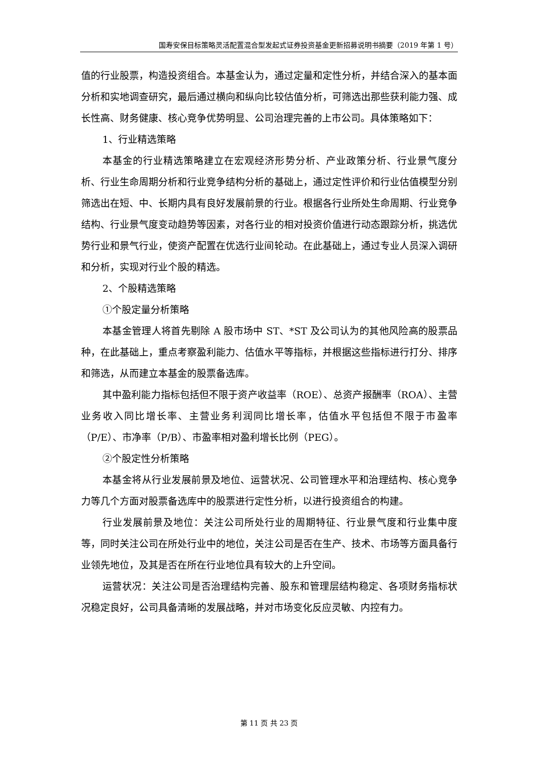国寿安保目标策略灵活配置混合型发起式证券投资基金更新招募说明书摘要（2019 年第 1 号）
值的行业股票，构造投资组合。本基金认为，通过定量和定性分析，并结合深入的基本面分析和实地调查研究，最后通过横向和纵向比较估值分析，可筛选出那些获利能力强、成长性高、财务健康、核心竞争优势明显、公司治理完善的上市公司。具体策略如下：
1、行业精选策略
本基金的行业精选策略建立在宏观经济形势分析、产业政策分析、行业景气度分析、行业生命周期分析和行业竞争结构分析的基础上，通过定性评价和行业估值模型分别筛选出在短、中、长期内具有良好发展前景的行业。根据各行业所处生命周期、行业竞争结构、行业景气度变动趋势等因素，对各行业的相对投资价值进行动态跟踪分析，挑选优势行业和景气行业，使资产配置在优选行业间轮动。在此基础上，通过专业人员深入调研和分析，实现对行业个股的精选。
2、个股精选策略
①个股定量分析策略
本基金管理人将首先剔除 A 股市场中 ST、*ST 及公司认为的其他风险高的股票品种，在此基础上，重点考察盈利能力、估值水平等指标，并根据这些指标进行打分、排序和筛选，从而建立本基金的股票备选库。
其中盈利能力指标包括但不限于资产收益率（ROE）、总资产报酬率（ROA）、主营业务收入同比增长率、主营业务利润同比增长率，估值水平包括但不限于市盈率（P/E）、市净率（P/B）、市盈率相对盈利增长比例（PEG）。
②个股定性分析策略
本基金将从行业发展前景及地位、运营状况、公司管理水平和治理结构、核心竞争力等几个方面对股票备选库中的股票进行定性分析，以进行投资组合的构建。
行业发展前景及地位：关注公司所处行业的周期特征、行业景气度和行业集中度等，同时关注公司在所处行业中的地位，关注公司是否在生产、技术、市场等方面具备行业领先地位，及其是否在所在行业地位具有较大的上升空间。
运营状况：关注公司是否治理结构完善、股东和管理层结构稳定、各项财务指标状况稳定良好，公司具备清晰的发展战略，并对市场变化反应灵敏、内控有力。
第 11 页 共 23 页